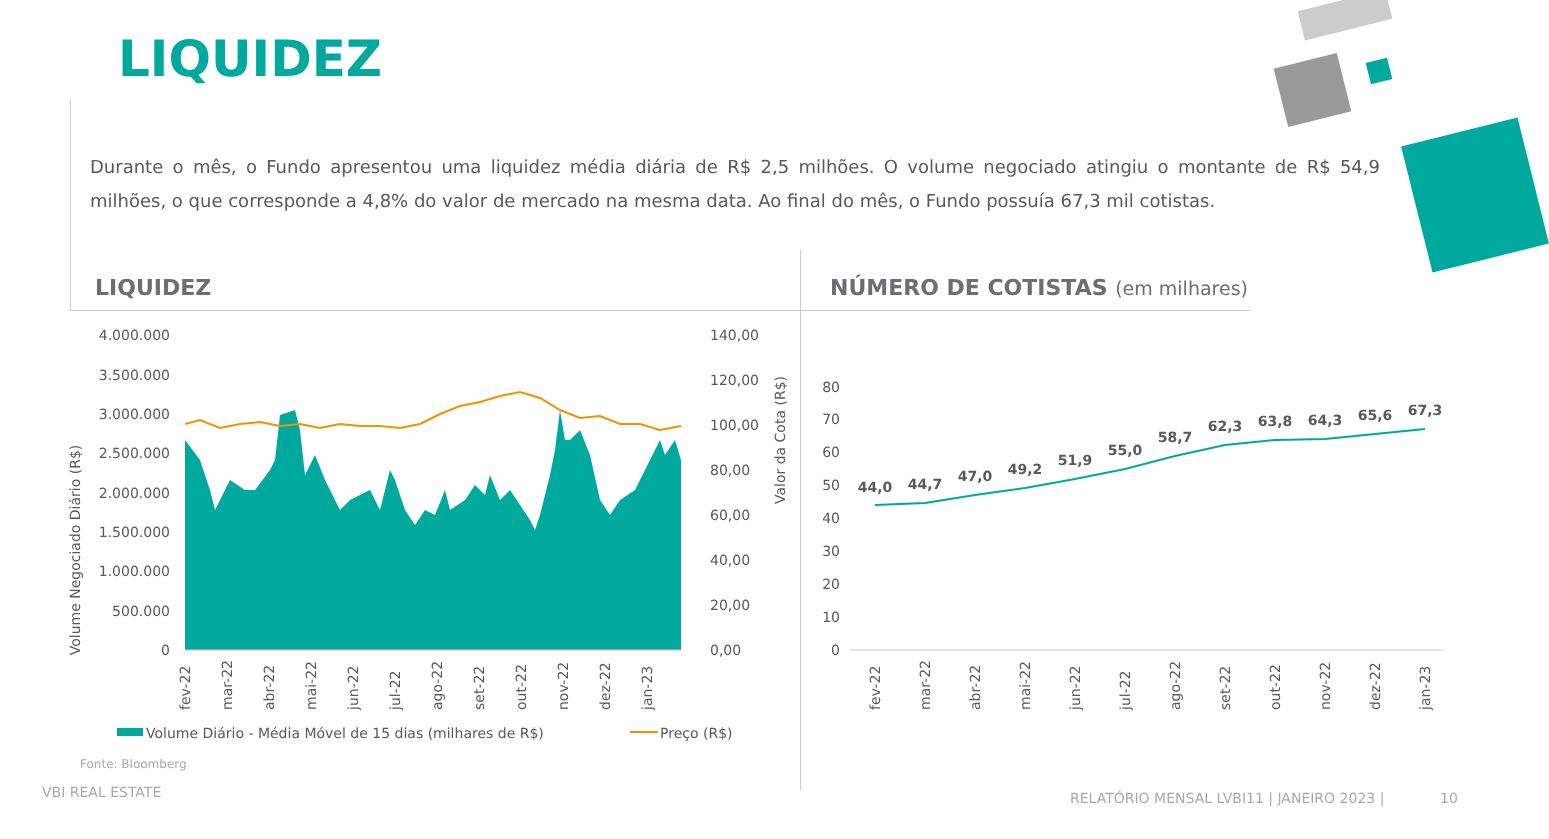LIQUIDEZ
Durante o mês, o Fundo apresentou uma liquidez média diária de R$ 2,5 milhões. O volume negociado atingiu o montante de R$ 54,9 milhões, o que corresponde a 4,8% do valor de mercado na mesma data. Ao final do mês, o Fundo possuía 67,3 mil cotistas.
LIQUIDEZ
NÚMERO DE COTISTAS (em milhares)
Volume Negociado Diário (R$)
Valor da Cota (R$)
4.000.000
3.500.000
3.000.000
2.500.000
2.000.000
1.500.000
1.000.000
500.000
0
140,00
120,00
100,00
80,00
60,00
40,00
20,00
0,00
fev-22
mar-22
abr-22
mai-22
jun-22
jul-22
ago-22
set-22
out-22
nov-22
dez-22
jan-23
Volume Diário - Média Móvel de 15 dias (milhares de R$)
Preço (R$)
80
70
60
50
40
30
20
10
0
44,0
44,7
47,0
49,2
51,9
55,0
58,7
62,3
63,8
64,3
65,6
67,3
fev-22
mar-22
abr-22
mai-22
jun-22
jul-22
ago-22
set-22
out-22
nov-22
dez-22
jan-23
Fonte: Bloomberg
VBI REAL ESTATE
RELATÓRIO MENSAL LVBI11 | JANEIRO 2023 |
10